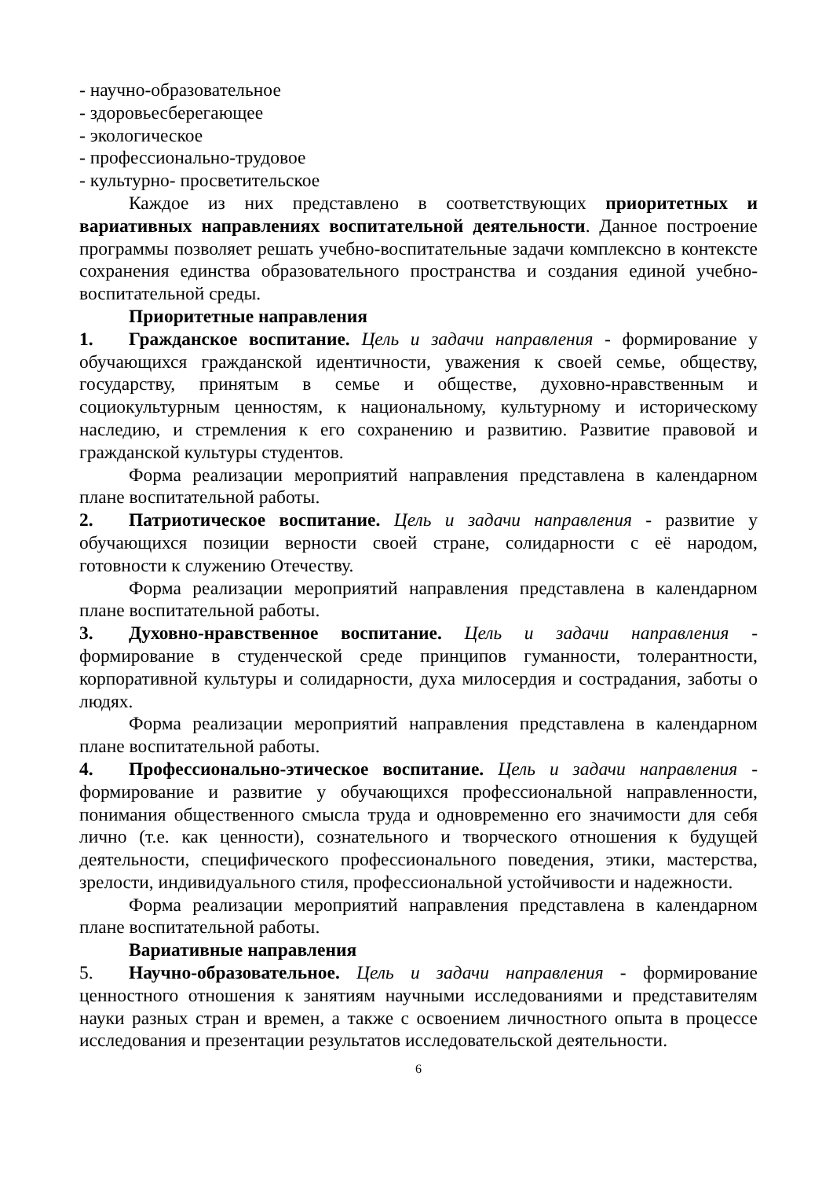- научно-образовательное
- здоровьесберегающее
- экологическое
- профессионально-трудовое
- культурно- просветительское
Каждое из них представлено в соответствующих приоритетных и вариативных направлениях воспитательной деятельности. Данное построение программы позволяет решать учебно-воспитательные задачи комплексно в контексте сохранения единства образовательного пространства и создания единой учебно-воспитательной среды.
Приоритетные направления
1. Гражданское воспитание. Цель и задачи направления - формирование у обучающихся гражданской идентичности, уважения к своей семье, обществу, государству, принятым в семье и обществе, духовно-нравственным и социокультурным ценностям, к национальному, культурному и историческому наследию, и стремления к его сохранению и развитию. Развитие правовой и гражданской культуры студентов.
Форма реализации мероприятий направления представлена в календарном плане воспитательной работы.
2. Патриотическое воспитание. Цель и задачи направления - развитие у обучающихся позиции верности своей стране, солидарности с её народом, готовности к служению Отечеству.
Форма реализации мероприятий направления представлена в календарном плане воспитательной работы.
3. Духовно-нравственное воспитание. Цель и задачи направления - формирование в студенческой среде принципов гуманности, толерантности, корпоративной культуры и солидарности, духа милосердия и сострадания, заботы о людях.
Форма реализации мероприятий направления представлена в календарном плане воспитательной работы.
4. Профессионально-этическое воспитание. Цель и задачи направления - формирование и развитие у обучающихся профессиональной направленности, понимания общественного смысла труда и одновременно его значимости для себя лично (т.е. как ценности), сознательного и творческого отношения к будущей деятельности, специфического профессионального поведения, этики, мастерства, зрелости, индивидуального стиля, профессиональной устойчивости и надежности.
Форма реализации мероприятий направления представлена в календарном плане воспитательной работы.
Вариативные направления
5. Научно-образовательное. Цель и задачи направления - формирование ценностного отношения к занятиям научными исследованиями и представителям науки разных стран и времен, а также с освоением личностного опыта в процессе исследования и презентации результатов исследовательской деятельности.
6